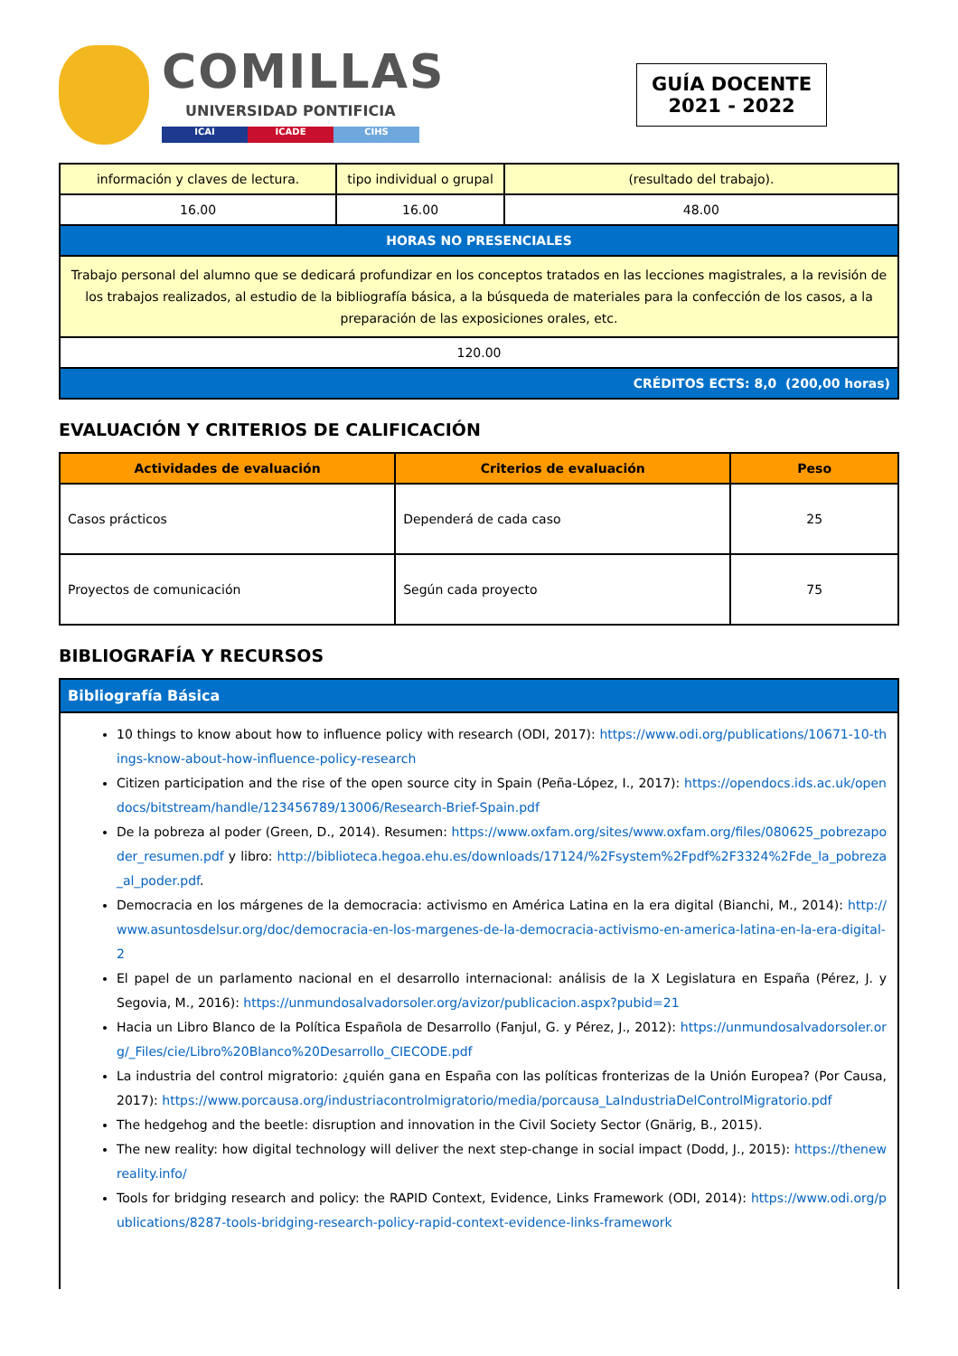COMILLAS
UNIVERSIDAD PONTIFICIA
ICAI ICADE CIHS
GUÍA DOCENTE
2021 - 2022
| información y claves de lectura. | tipo individual o grupal | (resultado del trabajo). |
| 16.00 | 16.00 | 48.00 |
| HORAS NO PRESENCIALES | | |
| Trabajo personal del alumno que se dedicará profundizar en los conceptos tratados en las lecciones magistrales, a la revisión de los trabajos realizados, al estudio de la bibliografía básica, a la búsqueda de materiales para la confección de los casos, a la preparación de las exposiciones orales, etc. | | |
| 120.00 | | |
| CRÉDITOS ECTS: 8,0 (200,00 horas) | | |
EVALUACIÓN Y CRITERIOS DE CALIFICACIÓN
| Actividades de evaluación | Criterios de evaluación | Peso |
| --- | --- | --- |
| Casos prácticos | Dependerá de cada caso | 25 |
| Proyectos de comunicación | Según cada proyecto | 75 |
BIBLIOGRAFÍA Y RECURSOS
| Bibliografía Básica |
10 things to know about how to influence policy with research (ODI, 2017): https://www.odi.org/publications/10671-10-things-know-about-how-influence-policy-research
Citizen participation and the rise of the open source city in Spain (Peña-López, I., 2017): https://opendocs.ids.ac.uk/opendocs/bitstream/handle/123456789/13006/Research-Brief-Spain.pdf
De la pobreza al poder (Green, D., 2014). Resumen: https://www.oxfam.org/sites/www.oxfam.org/files/080625_pobrezapoder_resumen.pdf y libro: http://biblioteca.hegoa.ehu.es/downloads/17124/%2Fsystem%2Fpdf%2F3324%2Fde_la_pobreza_al_poder.pdf.
Democracia en los márgenes de la democracia: activismo en América Latina en la era digital (Bianchi, M., 2014): http://www.asuntosdelsur.org/doc/democracia-en-los-margenes-de-la-democracia-activismo-en-america-latina-en-la-era-digital-2
El papel de un parlamento nacional en el desarrollo internacional: análisis de la X Legislatura en España (Pérez, J. y Segovia, M., 2016): https://unmundosalvadorsoler.org/avizor/publicacion.aspx?pubid=21
Hacia un Libro Blanco de la Política Española de Desarrollo (Fanjul, G. y Pérez, J., 2012): https://unmundosalvadorsoler.org/_Files/cie/Libro%20Blanco%20Desarrollo_CIECODE.pdf
La industria del control migratorio: ¿quién gana en España con las políticas fronterizas de la Unión Europea? (Por Causa, 2017): https://www.porcausa.org/industriacontrolmigratorio/media/porcausa_LaIndustriaDelControlMigratorio.pdf
The hedgehog and the beetle: disruption and innovation in the Civil Society Sector (Gnärig, B., 2015).
The new reality: how digital technology will deliver the next step-change in social impact (Dodd, J., 2015): https://thenewreality.info/
Tools for bridging research and policy: the RAPID Context, Evidence, Links Framework (ODI, 2014): https://www.odi.org/publications/8287-tools-bridging-research-policy-rapid-context-evidence-links-framework